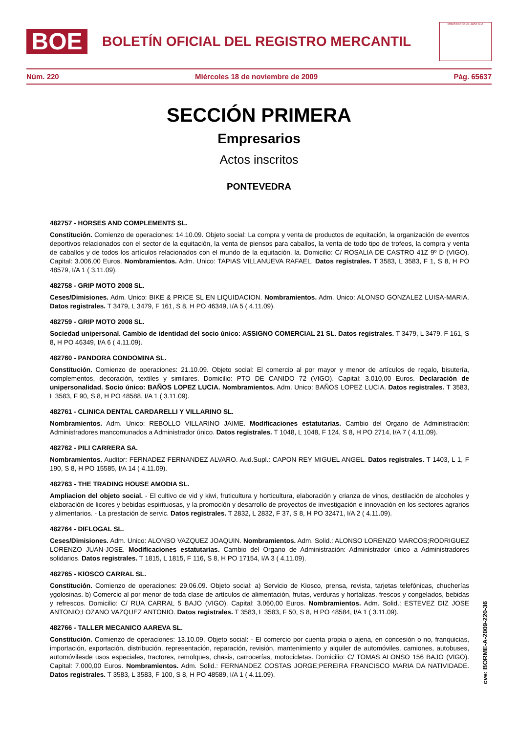BOE
BOLETÍN OFICIAL DEL REGISTRO MERCANTIL
MINISTERIO DE JUSTICIA
Núm. 220 Miércoles 18 de noviembre de 2009 Pág. 65637
SECCIÓN PRIMERA
Empresarios
Actos inscritos
PONTEVEDRA
482757 - HORSES AND COMPLEMENTS SL.
Constitución. Comienzo de operaciones: 14.10.09. Objeto social: La compra y venta de productos de equitación, la organización de eventos deportivos relacionados con el sector de la equitación, la venta de piensos para caballos, la venta de todo tipo de trofeos, la compra y venta de caballos y de todos los artículos relacionados con el mundo de la equitación, la. Domicilio: C/ ROSALIA DE CASTRO 41Z 9º D (VIGO). Capital: 3.006,00 Euros. Nombramientos. Adm. Unico: TAPIAS VILLANUEVA RAFAEL. Datos registrales. T 3583, L 3583, F 1, S 8, H PO 48579, I/A 1 ( 3.11.09).
482758 - GRIP MOTO 2008 SL.
Ceses/Dimisiones. Adm. Unico: BIKE & PRICE SL EN LIQUIDACION. Nombramientos. Adm. Unico: ALONSO GONZALEZ LUISA-MARIA. Datos registrales. T 3479, L 3479, F 161, S 8, H PO 46349, I/A 5 ( 4.11.09).
482759 - GRIP MOTO 2008 SL.
Sociedad unipersonal. Cambio de identidad del socio único: ASSIGNO COMERCIAL 21 SL. Datos registrales. T 3479, L 3479, F 161, S 8, H PO 46349, I/A 6 ( 4.11.09).
482760 - PANDORA CONDOMINA SL.
Constitución. Comienzo de operaciones: 21.10.09. Objeto social: El comercio al por mayor y menor de artículos de regalo, bisutería, complementos, decoración, textiles y similares. Domicilio: PTO DE CANIDO 72 (VIGO). Capital: 3.010,00 Euros. Declaración de unipersonalidad. Socio único: BAÑOS LOPEZ LUCIA. Nombramientos. Adm. Unico: BAÑOS LOPEZ LUCIA. Datos registrales. T 3583, L 3583, F 90, S 8, H PO 48588, I/A 1 ( 3.11.09).
482761 - CLINICA DENTAL CARDARELLI Y VILLARINO SL.
Nombramientos. Adm. Unico: REBOLLO VILLARINO JAIME. Modificaciones estatutarias. Cambio del Organo de Administración: Administradores mancomunados a Administrador único. Datos registrales. T 1048, L 1048, F 124, S 8, H PO 2714, I/A 7 ( 4.11.09).
482762 - PILI CARRERA SA.
Nombramientos. Auditor: FERNADEZ FERNANDEZ ALVARO. Aud.Supl.: CAPON REY MIGUEL ANGEL. Datos registrales. T 1403, L 1, F 190, S 8, H PO 15585, I/A 14 ( 4.11.09).
482763 - THE TRADING HOUSE AMODIA SL.
Ampliacion del objeto social. - El cultivo de vid y kiwi, fruticultura y horticultura, elaboración y crianza de vinos, destilación de alcoholes y elaboración de licores y bebidas espirituosas, y la promoción y desarrollo de proyectos de investigación e innovación en los sectores agrarios y alimentarios. - La prestación de servic. Datos registrales. T 2832, L 2832, F 37, S 8, H PO 32471, I/A 2 ( 4.11.09).
482764 - DIFLOGAL SL.
Ceses/Dimisiones. Adm. Unico: ALONSO VAZQUEZ JOAQUIN. Nombramientos. Adm. Solid.: ALONSO LORENZO MARCOS;RODRIGUEZ LORENZO JUAN-JOSE. Modificaciones estatutarias. Cambio del Organo de Administración: Administrador único a Administradores solidarios. Datos registrales. T 1815, L 1815, F 116, S 8, H PO 17154, I/A 3 ( 4.11.09).
482765 - KIOSCO CARRAL SL.
Constitución. Comienzo de operaciones: 29.06.09. Objeto social: a) Servicio de Kiosco, prensa, revista, tarjetas telefónicas, chucherías ygolosinas. b) Comercio al por menor de toda clase de artículos de alimentación, frutas, verduras y hortalizas, frescos y congelados, bebidas y refrescos. Domicilio: C/ RUA CARRAL 5 BAJO (VIGO). Capital: 3.060,00 Euros. Nombramientos. Adm. Solid.: ESTEVEZ DIZ JOSE ANTONIO;LOZANO VAZQUEZ ANTONIO. Datos registrales. T 3583, L 3583, F 50, S 8, H PO 48584, I/A 1 ( 3.11.09).
482766 - TALLER MECANICO AAREVA SL.
Constitución. Comienzo de operaciones: 13.10.09. Objeto social: - El comercio por cuenta propia o ajena, en concesión o no, franquicias, importación, exportación, distribución, representación, reparación, revisión, mantenimiento y alquiler de automóviles, camiones, autobuses, automóvilesde usos especiales, tractores, remolques, chasis, carrocerías, motocicletas. Domicilio: C/ TOMAS ALONSO 156 BAJO (VIGO). Capital: 7.000,00 Euros. Nombramientos. Adm. Solid.: FERNANDEZ COSTAS JORGE;PEREIRA FRANCISCO MARIA DA NATIVIDADE. Datos registrales. T 3583, L 3583, F 100, S 8, H PO 48589, I/A 1 ( 4.11.09).
cve: BORME-A-2009-220-36